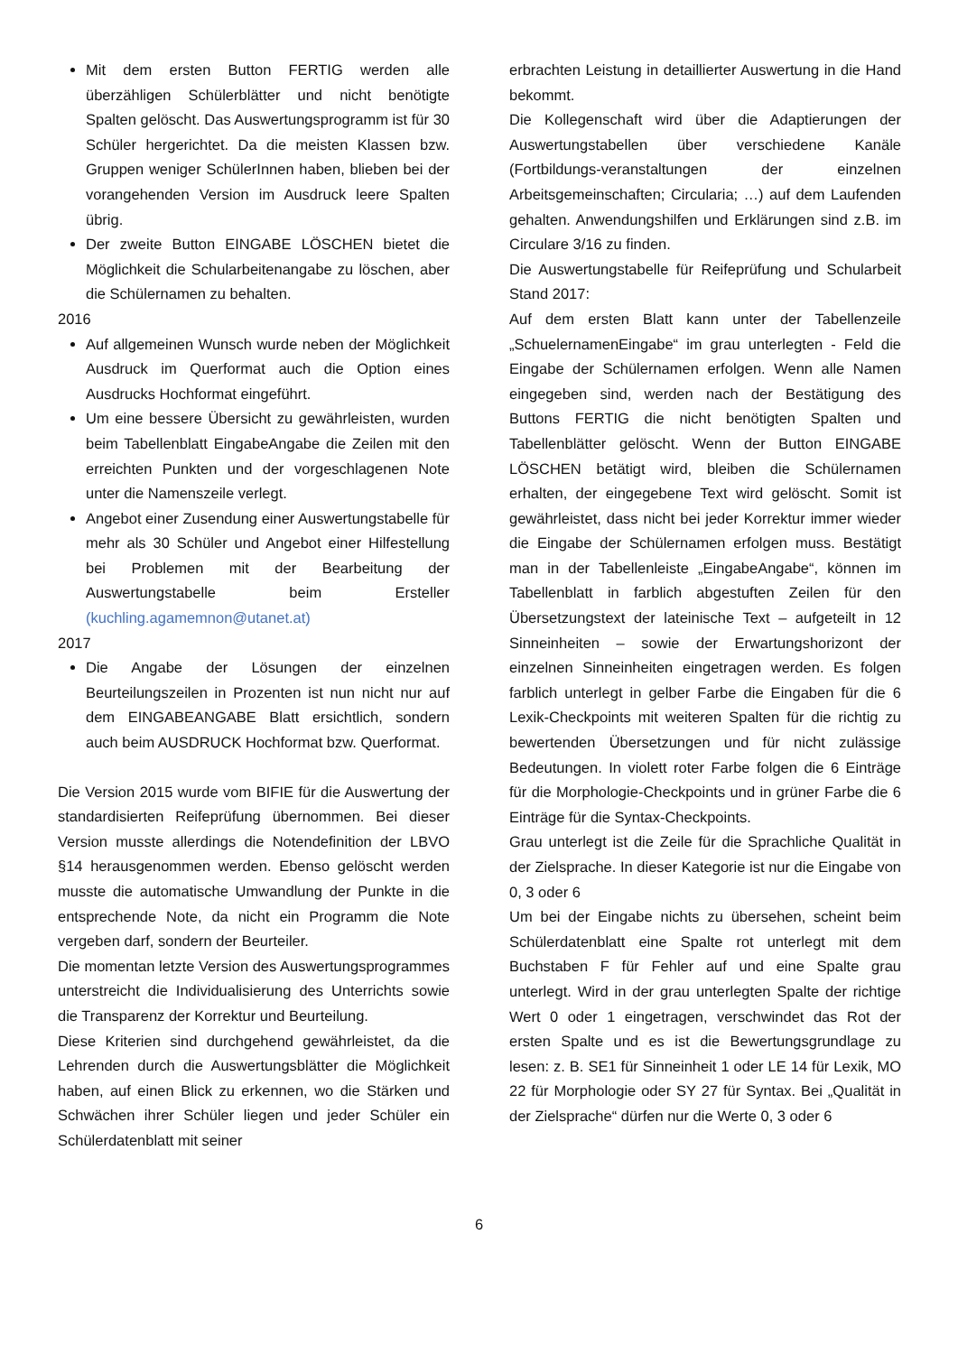Mit dem ersten Button FERTIG werden alle überzähligen Schülerblätter und nicht benötigte Spalten gelöscht. Das Auswertungsprogramm ist für 30 Schüler hergerichtet. Da die meisten Klassen bzw. Gruppen weniger SchülerInnen haben, blieben bei der vorangehenden Version im Ausdruck leere Spalten übrig.
Der zweite Button EINGABE LÖSCHEN bietet die Möglichkeit die Schularbeitenangabe zu löschen, aber die Schülernamen zu behalten.
2016
Auf allgemeinen Wunsch wurde neben der Möglichkeit Ausdruck im Querformat auch die Option eines Ausdrucks Hochformat eingeführt.
Um eine bessere Übersicht zu gewährleisten, wurden beim Tabellenblatt EingabeAngabe die Zeilen mit den erreichten Punkten und der vorgeschlagenen Note unter die Namenszeile verlegt.
Angebot einer Zusendung einer Auswertungstabelle für mehr als 30 Schüler und Angebot einer Hilfestellung bei Problemen mit der Bearbeitung der Auswertungstabelle beim Ersteller (kuchling.agamemnon@utanet.at)
2017
Die Angabe der Lösungen der einzelnen Beurteilungszeilen in Prozenten ist nun nicht nur auf dem EINGABEANGABE Blatt ersichtlich, sondern auch beim AUSDRUCK Hochformat bzw. Querformat.
Die Version 2015 wurde vom BIFIE für die Auswertung der standardisierten Reifeprüfung übernommen. Bei dieser Version musste allerdings die Notendefinition der LBVO §14 herausgenommen werden. Ebenso gelöscht werden musste die automatische Umwandlung der Punkte in die entsprechende Note, da nicht ein Programm die Note vergeben darf, sondern der Beurteiler.
Die momentan letzte Version des Auswertungsprogrammes unterstreicht die Individualisierung des Unterrichts sowie die Transparenz der Korrektur und Beurteilung.
Diese Kriterien sind durchgehend gewährleistet, da die Lehrenden durch die Auswertungsblätter die Möglichkeit haben, auf einen Blick zu erkennen, wo die Stärken und Schwächen ihrer Schüler liegen und jeder Schüler ein Schülerdatenblatt mit seiner
erbrachten Leistung in detaillierter Auswertung in die Hand bekommt.
Die Kollegenschaft wird über die Adaptierungen der Auswertungstabellen über verschiedene Kanäle (Fortbildungs-veranstaltungen der einzelnen Arbeitsgemeinschaften; Circularia; …) auf dem Laufenden gehalten. Anwendungshilfen und Erklärungen sind z.B. im Circulare 3/16 zu finden.
Die Auswertungstabelle für Reifeprüfung und Schularbeit Stand 2017:
Auf dem ersten Blatt kann unter der Tabellenzeile „SchuelernamenEingabe“ im grau unterlegten - Feld die Eingabe der Schülernamen erfolgen. Wenn alle Namen eingegeben sind, werden nach der Bestätigung des Buttons FERTIG die nicht benötigten Spalten und Tabellenblätter gelöscht. Wenn der Button EINGABE LÖSCHEN betätigt wird, bleiben die Schülernamen erhalten, der eingegebene Text wird gelöscht. Somit ist gewährleistet, dass nicht bei jeder Korrektur immer wieder die Eingabe der Schülernamen erfolgen muss. Bestätigt man in der Tabellenleiste „EingabeAngabe“, können im Tabellenblatt in farblich abgestuften Zeilen für den Übersetzungstext der lateinische Text – aufgeteilt in 12 Sinneinheiten – sowie der Erwartungshorizont der einzelnen Sinneinheiten eingetragen werden. Es folgen farblich unterlegt in gelber Farbe die Eingaben für die 6 Lexik-Checkpoints mit weiteren Spalten für die richtig zu bewertenden Übersetzungen und für nicht zulässige Bedeutungen. In violett roter Farbe folgen die 6 Einträge für die Morphologie-Checkpoints und in grüner Farbe die 6 Einträge für die Syntax-Checkpoints.
Grau unterlegt ist die Zeile für die Sprachliche Qualität in der Zielsprache. In dieser Kategorie ist nur die Eingabe von 0, 3 oder 6
Um bei der Eingabe nichts zu übersehen, scheint beim Schülerdatenblatt eine Spalte rot unterlegt mit dem Buchstaben F für Fehler auf und eine Spalte grau unterlegt. Wird in der grau unterlegten Spalte der richtige Wert 0 oder 1 eingetragen, verschwindet das Rot der ersten Spalte und es ist die Bewertungsgrundlage zu lesen: z. B. SE1 für Sinneinheit 1 oder LE 14 für Lexik, MO 22 für Morphologie oder SY 27 für Syntax. Bei „Qualität in der Zielsprache“ dürfen nur die Werte 0, 3 oder 6
6